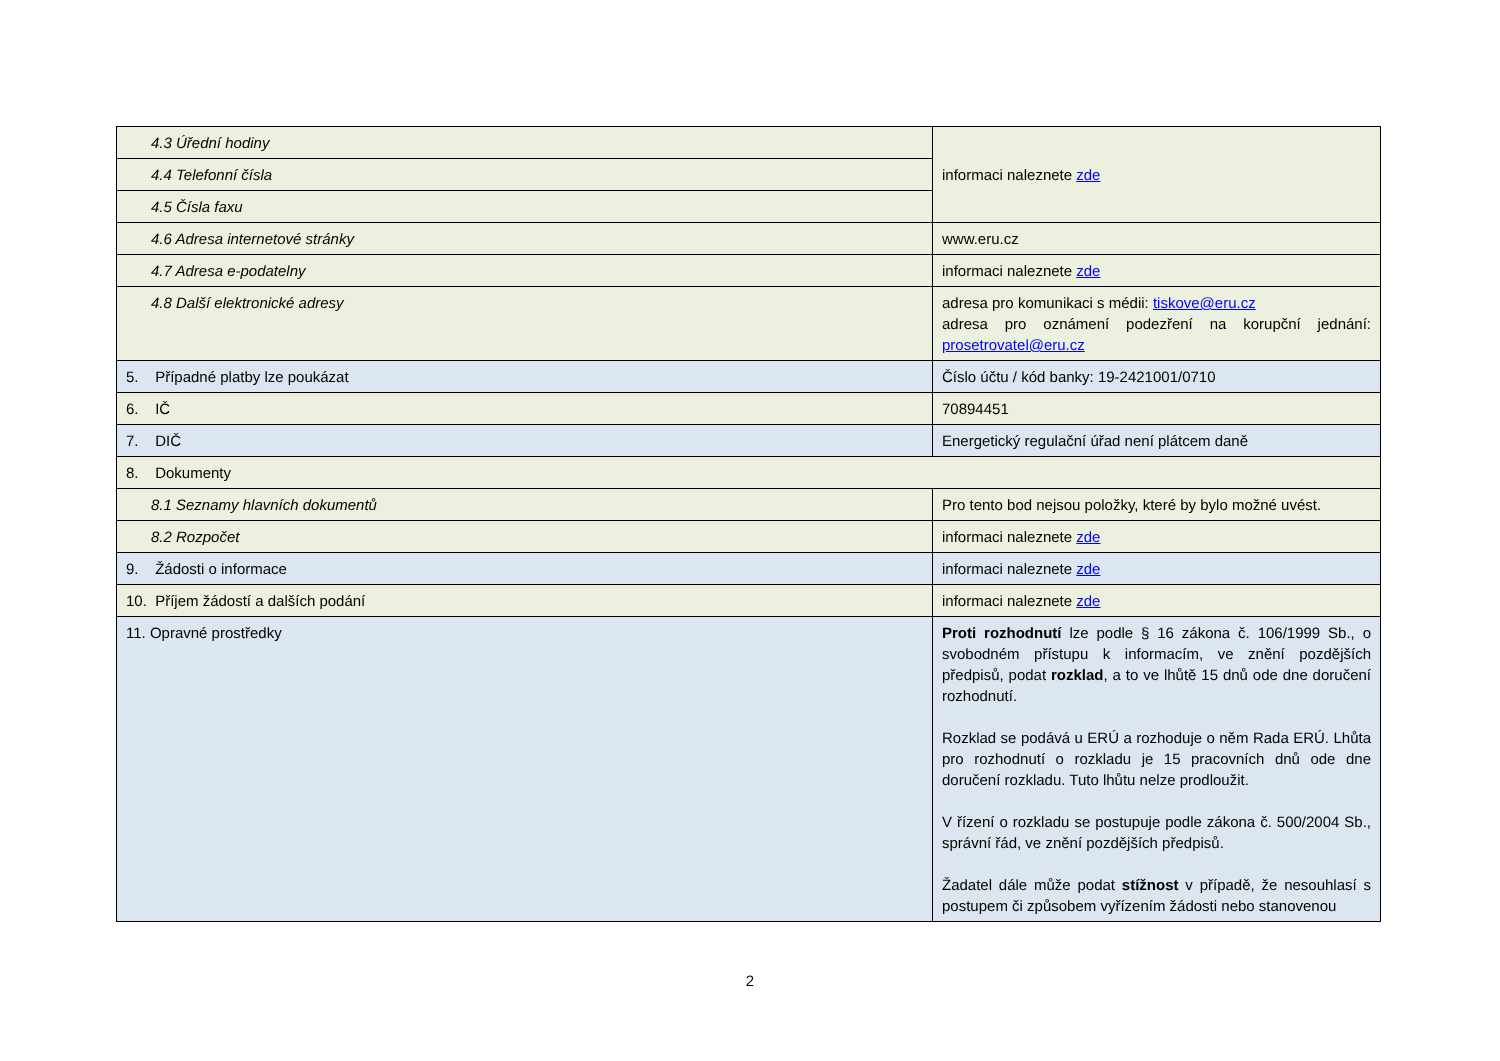| 4.3 Úřední hodiny | informaci naleznete zde |
| 4.4 Telefonní čísla | |
| 4.5 Čísla faxu | |
| 4.6 Adresa internetové stránky | www.eru.cz |
| 4.7 Adresa e-podatelny | informaci naleznete zde |
| 4.8 Další elektronické adresy | adresa pro komunikaci s médii: tiskove@eru.cz adresa pro oznámení podezření na korupční jednání: prosetrovatel@eru.cz |
| 5. Případné platby lze poukázat | Číslo účtu / kód banky: 19-2421001/0710 |
| 6. IČ | 70894451 |
| 7. DIČ | Energetický regulační úřad není plátcem daně |
| 8. Dokumenty | |
| 8.1 Seznamy hlavních dokumentů | Pro tento bod nejsou položky, které by bylo možné uvést. |
| 8.2 Rozpočet | informaci naleznete zde |
| 9. Žádosti o informace | informaci naleznete zde |
| 10. Příjem žádostí a dalších podání | informaci naleznete zde |
| 11. Opravné prostředky | Proti rozhodnutí lze podle § 16 zákona č. 106/1999 Sb., o svobodném přístupu k informacím, ve znění pozdějších předpisů, podat rozklad , a to ve lhůtě 15 dnů ode dne doručení rozhodnutí. Rozklad se podává u ERÚ a rozhoduje o něm Rada ERÚ. Lhůta pro rozhodnutí o rozkladu je 15 pracovních dnů ode dne doručení rozkladu. Tuto lhůtu nelze prodloužit. V řízení o rozkladu se postupuje podle zákona č. 500/2004 Sb., správní řád, ve znění pozdějších předpisů. Žadatel dále může podat stížnost v případě, že nesouhlasí s postupem či způsobem vyřízením žádosti nebo stanovenou |
2